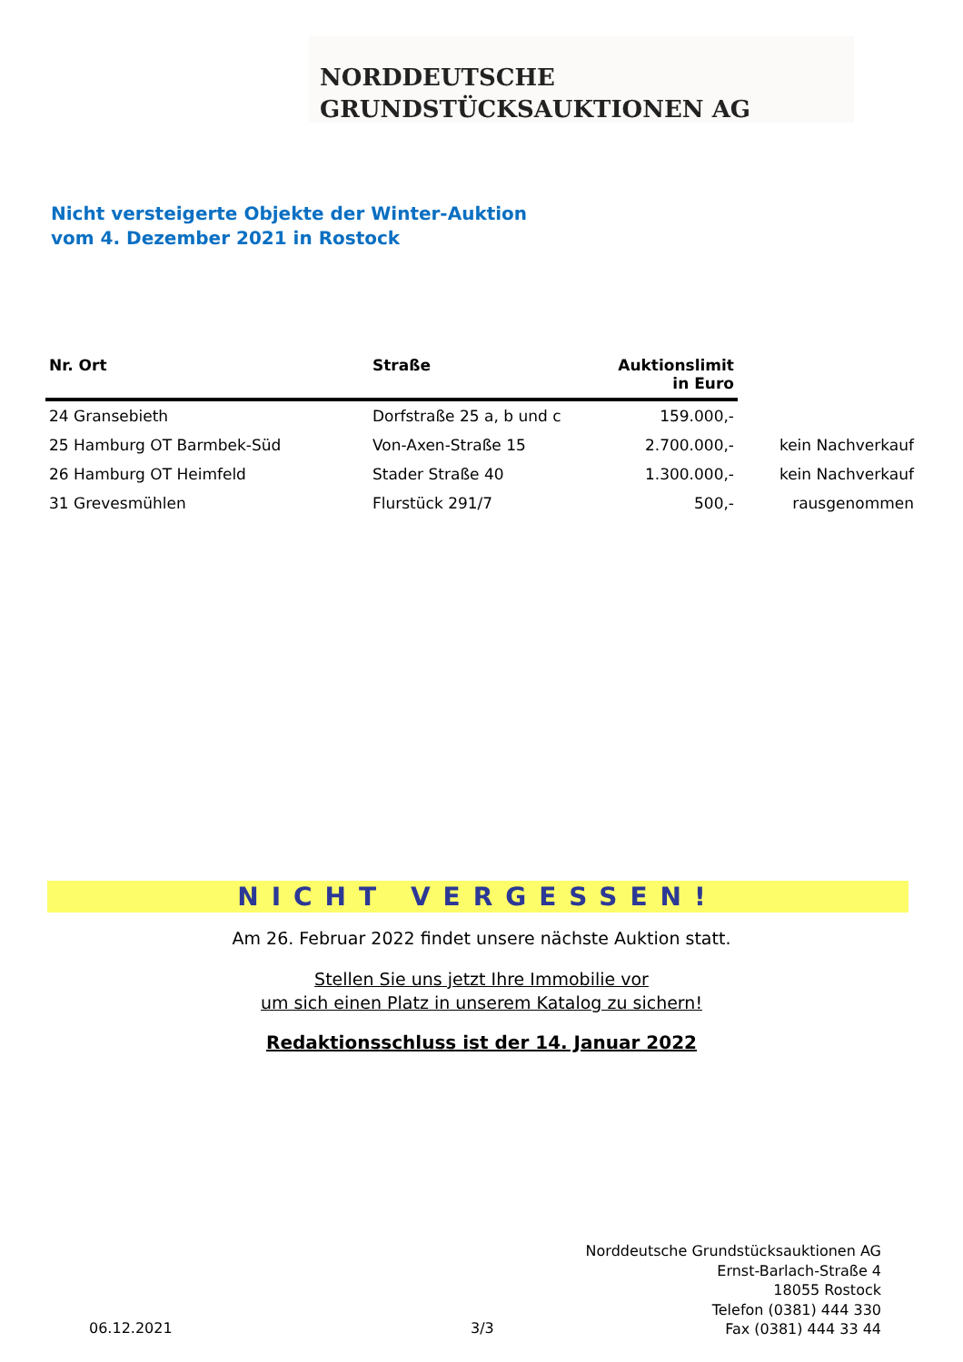NORDDEUTSCHE
GRUNDSTÜCKSAUKTIONEN AG
Nicht versteigerte Objekte der Winter-Auktion
vom 4. Dezember 2021 in Rostock
| Nr. Ort | Straße | Auktionslimit in Euro | |
| --- | --- | --- | --- |
| 24 Gransebieth | Dorfstraße 25 a, b und c | 159.000,- | |
| 25 Hamburg OT Barmbek-Süd | Von-Axen-Straße 15 | 2.700.000,- | kein Nachverkauf |
| 26 Hamburg OT Heimfeld | Stader Straße 40 | 1.300.000,- | kein Nachverkauf |
| 31 Grevesmühlen | Flurstück 291/7 | 500,- | rausgenommen |
NICHT VERGESSEN!
Am 26. Februar 2022 findet unsere nächste Auktion statt.
Stellen Sie uns jetzt Ihre Immobilie vor
um sich einen Platz in unserem Katalog zu sichern!
Redaktionsschluss ist der 14. Januar 2022
Norddeutsche Grundstücksauktionen AG
Ernst-Barlach-Straße 4
18055 Rostock
Telefon (0381) 444 330
Fax (0381) 444 33 44
06.12.2021 3/3